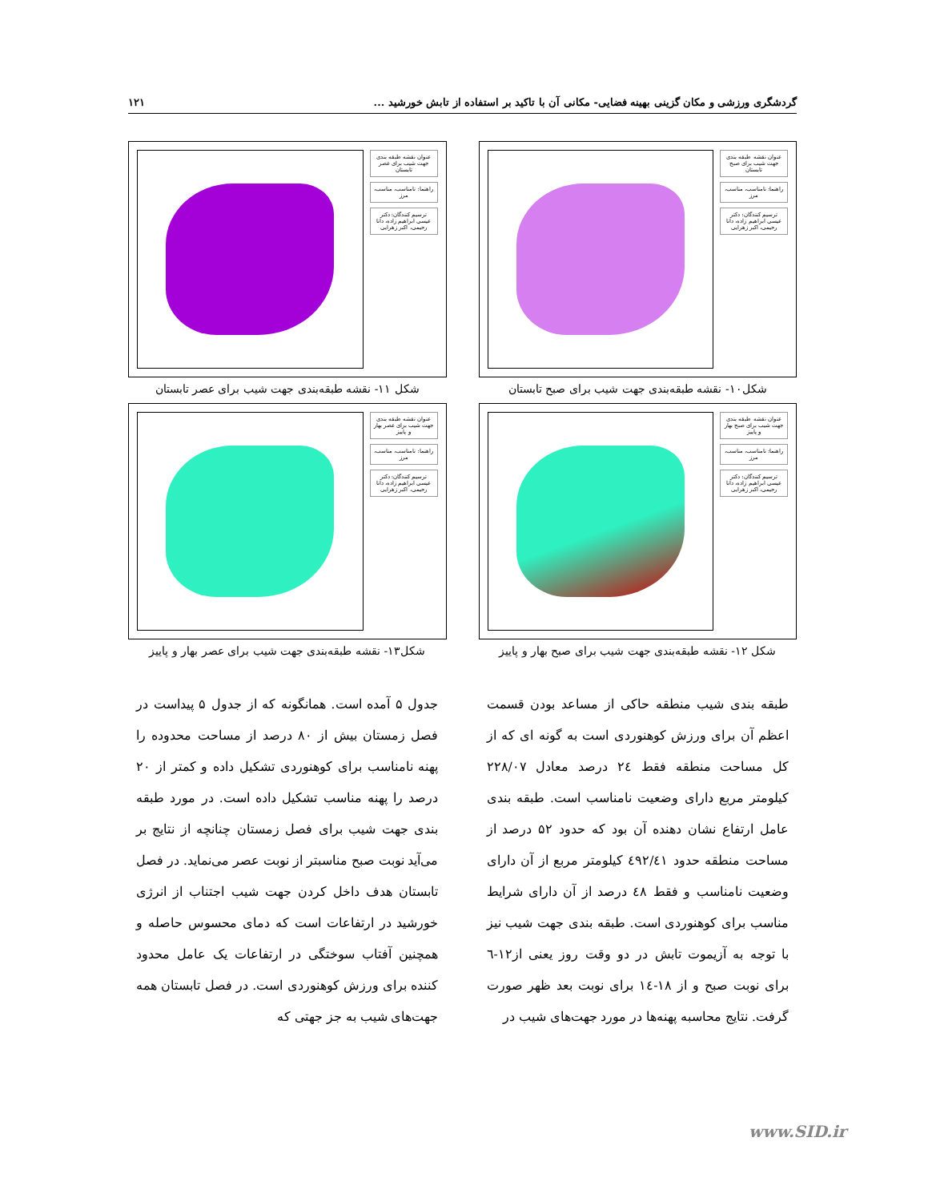گردشگری ورزشی و مکان گزینی بهینه فضایی- مکانی آن با تاکید بر استفاده از تابش خورشید ... ۱۲۱
عنوان نقشه طبقه بندی جهت شیب برای صبح تابستان
راهنما: نامناسب، مناسب، مرز
ترسیم کنندگان: دکتر عیسی ابراهیم زاده، دانا رحیمی، اکبر زهرایی
شکل۱۰- نقشه طبقه‌بندی جهت شیب برای صبح تابستان
عنوان نقشه طبقه بندی جهت شیب برای عصر تابستان
راهنما: نامناسب، مناسب، مرز
ترسیم کنندگان: دکتر عیسی ابراهیم زاده، دانا رحیمی، اکبر زهرایی
شکل ۱۱- نقشه طبقه‌بندی جهت شیب برای عصر تابستان
عنوان نقشه طبقه بندی جهت شیب برای صبح بهار و پاییز
راهنما: نامناسب، مناسب، مرز
ترسیم کنندگان: دکتر عیسی ابراهیم زاده، دانا رحیمی، اکبر زهرایی
شکل ۱۲- نقشه طبقه‌بندی جهت شیب برای صبح بهار و پاییز
عنوان نقشه طبقه بندی جهت شیب برای عصر بهار و پاییز
راهنما: نامناسب، مناسب، مرز
ترسیم کنندگان: دکتر عیسی ابراهیم زاده، دانا رحیمی، اکبر زهرایی
شکل۱۳- نقشه طبقه‌بندی جهت شیب برای عصر بهار و پاییز
طبقه بندی شیب منطقه حاکی از مساعد بودن قسمت اعظم آن برای ورزش کوهنوردی است به گونه ای که از کل مساحت منطقه فقط ۲٤ درصد معادل ۲۲۸/۰۷ کیلومتر مربع دارای وضعیت نامناسب است. طبقه بندی عامل ارتفاع نشان دهنده آن بود که حدود ۵۲ درصد از مساحت منطقه حدود ٤۹۲/٤۱ کیلومتر مربع از آن دارای وضعیت نامناسب و فقط ٤۸ درصد از آن دارای شرایط مناسب برای کوهنوردی است. طبقه بندی جهت شیب نیز با توجه به آزیموت تابش در دو وقت روز یعنی از۱۲-٦ برای نوبت صبح و از ۱۸-١٤ برای نوبت بعد ظهر صورت گرفت. نتایج محاسبه پهنه‌ها در مورد جهت‌های شیب در
جدول ۵ آمده است. همانگونه که از جدول ۵ پیداست در فصل زمستان بیش از ۸۰ درصد از مساحت محدوده را پهنه نامناسب برای کوهنوردی تشکیل داده و کمتر از ۲۰ درصد را پهنه مناسب تشکیل داده است. در مورد طبقه بندی جهت شیب برای فصل زمستان چنانچه از نتایج بر می‌آید نوبت صبح مناسبتر از نوبت عصر می‌نماید. در فصل تابستان هدف داخل کردن جهت شیب اجتناب از انرژی خورشید در ارتفاعات است که دمای محسوس حاصله و همچنین آفتاب سوختگی در ارتفاعات یک عامل محدود کننده برای ورزش کوهنوردی است. در فصل تابستان همه جهت‌های شیب به جز جهتی که
www.SID.ir